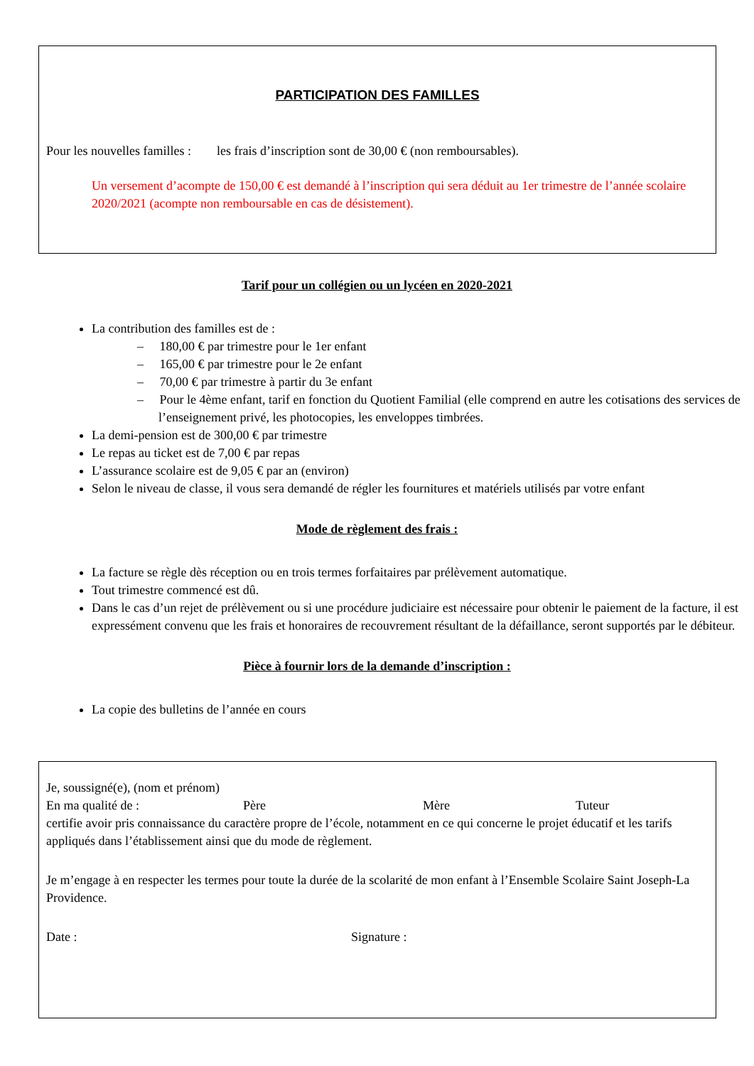PARTICIPATION DES FAMILLES
Pour les nouvelles familles : les frais d’inscription sont de 30,00 € (non remboursables).
Un versement d’acompte de 150,00 € est demandé à l’inscription qui sera déduit au 1er trimestre de l’année scolaire 2020/2021 (acompte non remboursable en cas de désistement).
Tarif pour un collégien ou un lycéen en 2020-2021
La contribution des familles est de :
– 180,00 € par trimestre pour le 1er enfant
– 165,00 € par trimestre pour le 2e enfant
– 70,00 € par trimestre à partir du 3e enfant
– Pour le 4ème enfant, tarif en fonction du Quotient Familial (elle comprend en autre les cotisations des services de l’enseignement privé, les photocopies, les enveloppes timbrées.
La demi-pension est de 300,00 € par trimestre
Le repas au ticket est de 7,00 € par repas
L’assurance scolaire est de 9,05 € par an (environ)
Selon le niveau de classe, il vous sera demandé de régler les fournitures et matériels utilisés par votre enfant
Mode de règlement des frais :
La facture se règle dès réception ou en trois termes forfaitaires par prélèvement automatique.
Tout trimestre commencé est dû.
Dans le cas d’un rejet de prélèvement ou si une procédure judiciaire est nécessaire pour obtenir le paiement de la facture, il est expressément convenu que les frais et honoraires de recouvrement résultant de la défaillance, seront supportés par le débiteur.
Pièce à fournir lors de la demande d’inscription :
La copie des bulletins de l’année en cours
Je, soussigné(e), (nom et prénom)
En ma qualité de : Père Mère Tuteur
certifie avoir pris connaissance du caractère propre de l’école, notamment en ce qui concerne le projet éducatif et les tarifs appliqués dans l’établissement ainsi que du mode de règlement.
Je m’engage à en respecter les termes pour toute la durée de la scolarité de mon enfant à l’Ensemble Scolaire Saint Joseph-La Providence.
Date : Signature :